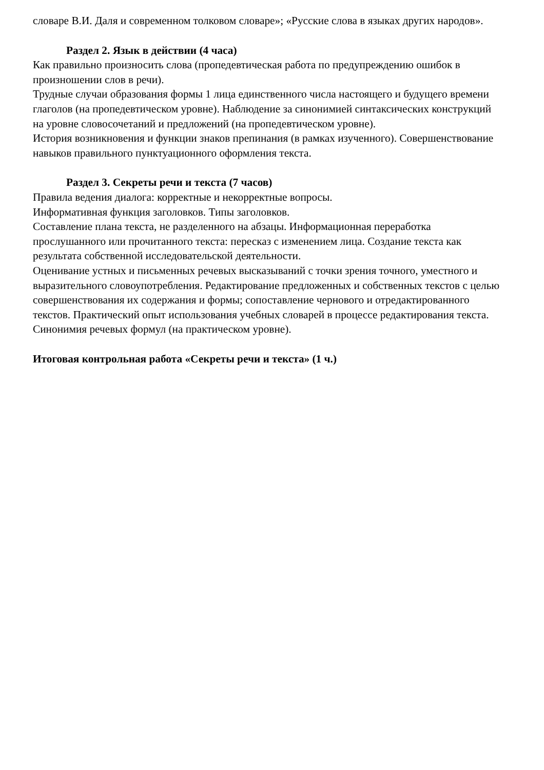словаре В.И. Даля и современном толковом словаре»; «Русские слова в языках других народов».
Раздел 2. Язык в действии (4 часа)
Как правильно произносить слова (пропедевтическая работа по предупреждению ошибок в произношении слов в речи).
Трудные случаи образования формы 1 лица единственного числа настоящего и будущего времени глаголов (на пропедевтическом уровне). Наблюдение за синонимией синтаксических конструкций на уровне словосочетаний и предложений (на пропедевтическом уровне).
История возникновения и функции знаков препинания (в рамках изученного). Совершенствование навыков правильного пунктуационного оформления текста.
Раздел 3. Секреты речи и текста (7 часов)
Правила ведения диалога: корректные и некорректные вопросы.
Информативная функция заголовков. Типы заголовков.
Составление плана текста, не разделенного на абзацы. Информационная переработка прослушанного или прочитанного текста: пересказ с изменением лица. Создание текста как результата собственной исследовательской деятельности.
Оценивание устных и письменных речевых высказываний с точки зрения точного, уместного и выразительного словоупотребления. Редактирование предложенных и собственных текстов с целью совершенствования их содержания и формы; сопоставление чернового и отредактированного текстов. Практический опыт использования учебных словарей в процессе редактирования текста.
Синонимия речевых формул (на практическом уровне).
Итоговая контрольная работа «Секреты речи и текста» (1 ч.)